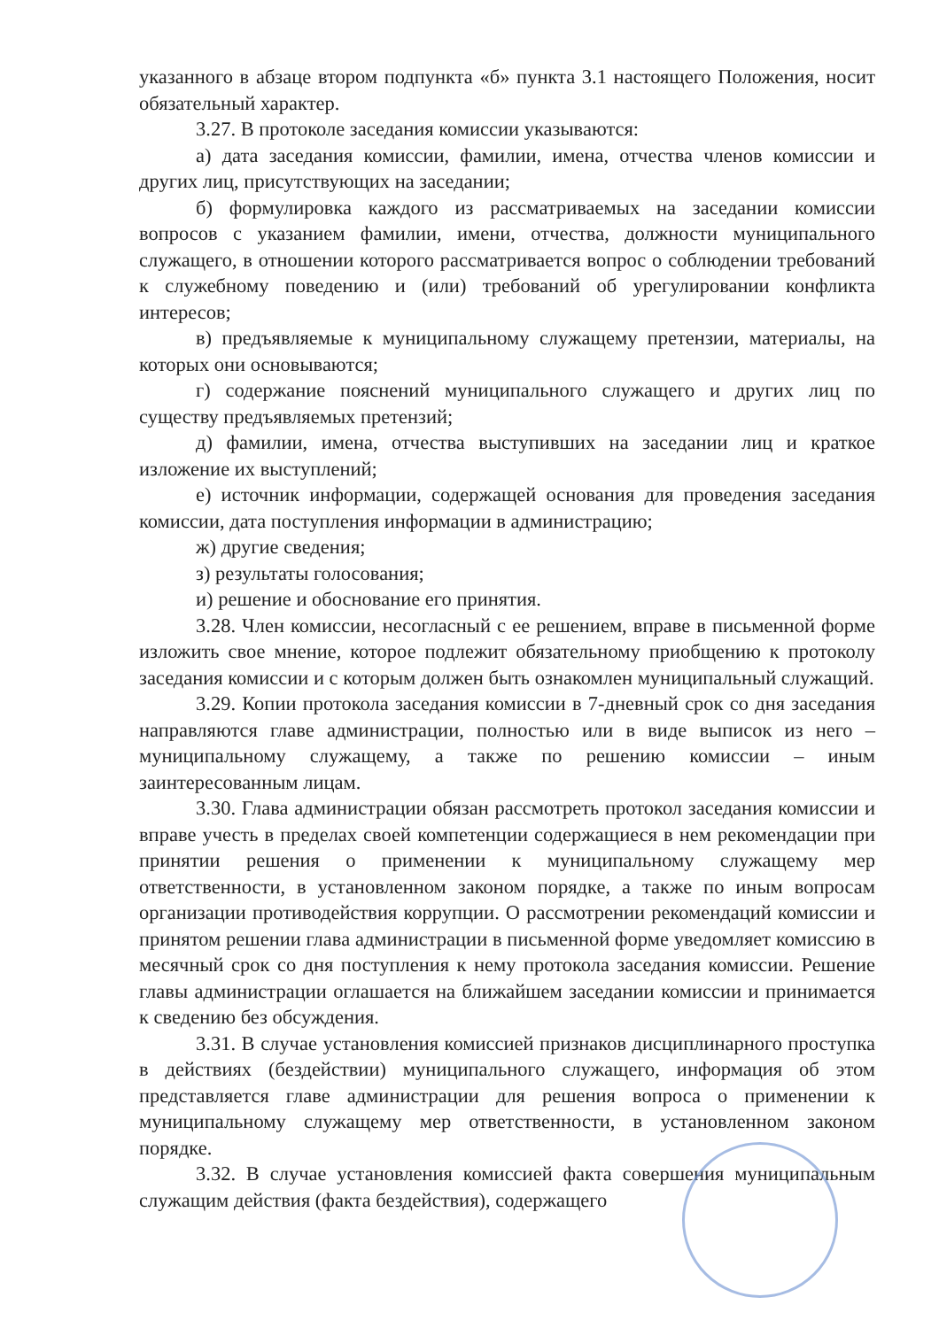указанного в абзаце втором подпункта «б» пункта 3.1 настоящего Положения, носит обязательный характер.
3.27. В протоколе заседания комиссии указываются:
а) дата заседания комиссии, фамилии, имена, отчества членов комиссии и других лиц, присутствующих на заседании;
б) формулировка каждого из рассматриваемых на заседании комиссии вопросов с указанием фамилии, имени, отчества, должности муниципального служащего, в отношении которого рассматривается вопрос о соблюдении требований к служебному поведению и (или) требований об урегулировании конфликта интересов;
в) предъявляемые к муниципальному служащему претензии, материалы, на которых они основываются;
г) содержание пояснений муниципального служащего и других лиц по существу предъявляемых претензий;
д) фамилии, имена, отчества выступивших на заседании лиц и краткое изложение их выступлений;
е) источник информации, содержащей основания для проведения заседания комиссии, дата поступления информации в администрацию;
ж) другие сведения;
з) результаты голосования;
и) решение и обоснование его принятия.
3.28. Член комиссии, несогласный с ее решением, вправе в письменной форме изложить свое мнение, которое подлежит обязательному приобщению к протоколу заседания комиссии и с которым должен быть ознакомлен муниципальный служащий.
3.29. Копии протокола заседания комиссии в 7-дневный срок со дня заседания направляются главе администрации, полностью или в виде выписок из него – муниципальному служащему, а также по решению комиссии – иным заинтересованным лицам.
3.30. Глава администрации обязан рассмотреть протокол заседания комиссии и вправе учесть в пределах своей компетенции содержащиеся в нем рекомендации при принятии решения о применении к муниципальному служащему мер ответственности, в установленном законом порядке, а также по иным вопросам организации противодействия коррупции. О рассмотрении рекомендаций комиссии и принятом решении глава администрации в письменной форме уведомляет комиссию в месячный срок со дня поступления к нему протокола заседания комиссии. Решение главы администрации оглашается на ближайшем заседании комиссии и принимается к сведению без обсуждения.
3.31. В случае установления комиссией признаков дисциплинарного проступка в действиях (бездействии) муниципального служащего, информация об этом представляется главе администрации для решения вопроса о применении к муниципальному служащему мер ответственности, в установленном законом порядке.
3.32. В случае установления комиссией факта совершения муниципальным служащим действия (факта бездействия), содержащего